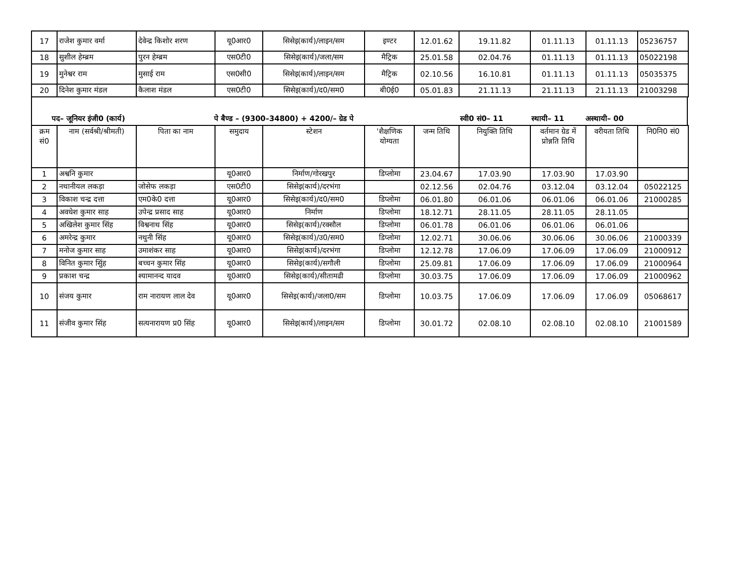| 17 | राजेश कुमार वर्मा | देवेन्द्र किशोर शरण | यू0आर0 | सिसेइ(कार्य)/लाइन/सम | इण्टर | 12.01.62 | 19.11.82 | 01.11.13 | 01.11.13 | 05236757 |
| 18 | सुशील हेम्ब्रम | पुरन हेम्ब्रम | एस0टी0 | सिसेइ(कार्य)/जला/सम | मैट्रिक | 25.01.58 | 02.04.76 | 01.11.13 | 01.11.13 | 05022198 |
| 19 | मुनेश्वर राम | मुसाई राम | एस0सी0 | सिसेइ(कार्य)/लाइन/सम | मैट्रिक | 02.10.56 | 16.10.81 | 01.11.13 | 01.11.13 | 05035375 |
| 20 | दिनेश कुमार मंडल | कैलाश मंडल | एस0टी0 | सिसेइ(कार्य)/द0/सम0 | बी0ई0 | 05.01.83 | 21.11.13 | 21.11.13 | 21.11.13 | 21003298 |
पद– जूनियर इंजी0 (कार्य) पे बैण्ड – (9300–34800) + 4200/– ग्रेड पे स्वी0 सं0– 11 स्थायी– 11 अस्थायी– 00
| क्रम सं0 | नाम (सर्वश्री/श्रीमती) | पिता का नाम | समुदाय | स्टेशन | 'शैक्षणिक योग्यता | जन्म तिथि | नियुक्ति तिथि | वर्तमान ग्रेड में प्रोन्नति तिथि | वरीयता तिथि | नि0नि0 सं0 |
| --- | --- | --- | --- | --- | --- | --- | --- | --- | --- | --- |
| 1 | अश्वनि कुमार | | यू0आर0 | निर्माण/गोरखपुर | डिप्लोमा | 23.04.67 | 17.03.90 | 17.03.90 | 17.03.90 | |
| 2 | नथानीयल लकड़ा | जोसेफ लकड़ा | एस0टी0 | सिसेइ(कार्य)/दरभंगा | | 02.12.56 | 02.04.76 | 03.12.04 | 03.12.04 | 05022125 |
| 3 | विकाश चन्द्र दत्ता | एम0के0 दत्ता | यू0आर0 | सिसेइ(कार्य)/द0/सम0 | डिप्लोमा | 06.01.80 | 06.01.06 | 06.01.06 | 06.01.06 | 21000285 |
| 4 | अवधेश कुमार साह | उपेन्द्र प्रसाद साह | यू0आर0 | निर्माण | डिप्लोमा | 18.12.71 | 28.11.05 | 28.11.05 | 28.11.05 | |
| 5 | अखिलेश कुमार सिंह | विश्वनाथ सिंह | यू0आर0 | सिसेइ(कार्य)/रक्सौल | डिप्लोमा | 06.01.78 | 06.01.06 | 06.01.06 | 06.01.06 | |
| 6 | अमरेन्द्र कुमार | नथुनी सिंह | यू0आर0 | सिसेइ(कार्य)/उ0/सम0 | डिप्लोमा | 12.02.71 | 30.06.06 | 30.06.06 | 30.06.06 | 21000339 |
| 7 | मनोज कुमार साह | उमाशंकर साह | यू0आर0 | सिसेइ(कार्य)/दरभंगा | डिप्लोमा | 12.12.78 | 17.06.09 | 17.06.09 | 17.06.09 | 21000912 |
| 8 | विनित कुमार सिुंह | बच्चन कुमार सिंह | यू0आर0 | सिसेइ(कार्य)/सगौली | डिप्लोमा | 25.09.81 | 17.06.09 | 17.06.09 | 17.06.09 | 21000964 |
| 9 | प्रकाश चन्द्र | श्यामानन्द यादव | यू0आर0 | सिसेइ(कार्य)/सीतामढी | डिप्लोमा | 30.03.75 | 17.06.09 | 17.06.09 | 17.06.09 | 21000962 |
| 10 | संजय कुमार | राम नारायण लाल देव | यू0आर0 | सिसेइ(कार्य)/जला0/सम | डिप्लोमा | 10.03.75 | 17.06.09 | 17.06.09 | 17.06.09 | 05068617 |
| 11 | संजीव कुमार सिंह | सत्यनारायण प्र0 सिंह | यू0आर0 | सिसेइ(कार्य)/लाइन/सम | डिप्लोमा | 30.01.72 | 02.08.10 | 02.08.10 | 02.08.10 | 21001589 |